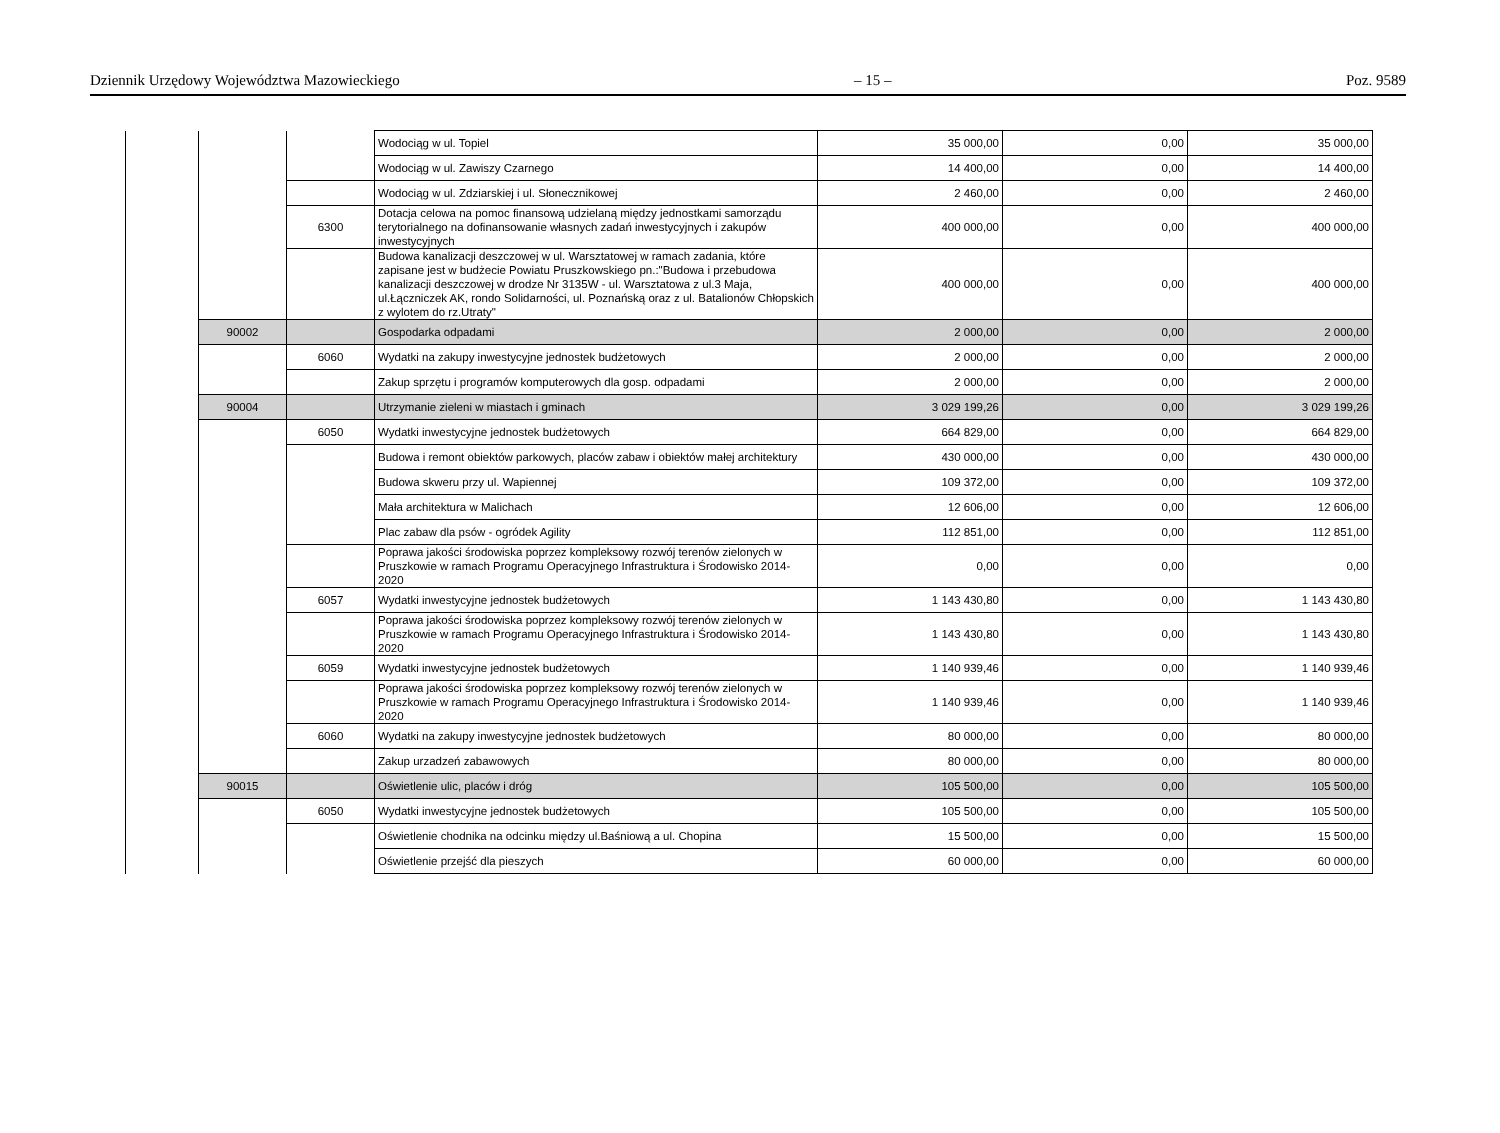Dziennik Urzędowy Województwa Mazowieckiego – 15 – Poz. 9589
| | | | Wodociąg w ul. Topiel | 35 000,00 | 0,00 | 35 000,00 |
| | | | Wodociąg w ul. Zawiszy Czarnego | 14 400,00 | 0,00 | 14 400,00 |
| | | | Wodociąg w ul. Zdziarskiej i ul. Słonecznikowej | 2 460,00 | 0,00 | 2 460,00 |
| | | 6300 | Dotacja celowa na pomoc finansową udzielaną między jednostkami samorządu terytorialnego na dofinansowanie własnych zadań inwestycyjnych i zakupów inwestycyjnych | 400 000,00 | 0,00 | 400 000,00 |
| | | | Budowa kanalizacji deszczowej w ul. Warsztatowej w ramach zadania, które zapisane jest w budżecie Powiatu Pruszkowskiego pn.:"Budowa i przebudowa kanalizacji deszczowej w drodze Nr 3135W - ul. Warsztatowa z ul.3 Maja, ul.Łączniczek AK, rondo Solidarności, ul. Poznańską oraz z ul. Batalionów Chłopskich z wylotem do rz.Utraty" | 400 000,00 | 0,00 | 400 000,00 |
| | 90002 | | Gospodarka odpadami | 2 000,00 | 0,00 | 2 000,00 |
| | | 6060 | Wydatki na zakupy inwestycyjne jednostek budżetowych | 2 000,00 | 0,00 | 2 000,00 |
| | | | Zakup sprzętu i programów komputerowych dla gosp. odpadami | 2 000,00 | 0,00 | 2 000,00 |
| | 90004 | | Utrzymanie zieleni w miastach i gminach | 3 029 199,26 | 0,00 | 3 029 199,26 |
| | | 6050 | Wydatki inwestycyjne jednostek budżetowych | 664 829,00 | 0,00 | 664 829,00 |
| | | | Budowa i remont obiektów parkowych, placów zabaw i obiektów małej architektury | 430 000,00 | 0,00 | 430 000,00 |
| | | | Budowa skweru przy ul. Wapiennej | 109 372,00 | 0,00 | 109 372,00 |
| | | | Mała architektura w Malichach | 12 606,00 | 0,00 | 12 606,00 |
| | | | Plac zabaw dla psów - ogródek Agility | 112 851,00 | 0,00 | 112 851,00 |
| | | | Poprawa jakości środowiska poprzez kompleksowy rozwój terenów zielonych w Pruszkowie w ramach Programu Operacyjnego Infrastruktura i Środowisko 2014-2020 | 0,00 | 0,00 | 0,00 |
| | | 6057 | Wydatki inwestycyjne jednostek budżetowych | 1 143 430,80 | 0,00 | 1 143 430,80 |
| | | | Poprawa jakości środowiska poprzez kompleksowy rozwój terenów zielonych w Pruszkowie w ramach Programu Operacyjnego Infrastruktura i Środowisko 2014-2020 | 1 143 430,80 | 0,00 | 1 143 430,80 |
| | | 6059 | Wydatki inwestycyjne jednostek budżetowych | 1 140 939,46 | 0,00 | 1 140 939,46 |
| | | | Poprawa jakości środowiska poprzez kompleksowy rozwój terenów zielonych w Pruszkowie w ramach Programu Operacyjnego Infrastruktura i Środowisko 2014-2020 | 1 140 939,46 | 0,00 | 1 140 939,46 |
| | | 6060 | Wydatki na zakupy inwestycyjne jednostek budżetowych | 80 000,00 | 0,00 | 80 000,00 |
| | | | Zakup urzadzeń zabawowych | 80 000,00 | 0,00 | 80 000,00 |
| | 90015 | | Oświetlenie ulic, placów i dróg | 105 500,00 | 0,00 | 105 500,00 |
| | | 6050 | Wydatki inwestycyjne jednostek budżetowych | 105 500,00 | 0,00 | 105 500,00 |
| | | | Oświetlenie chodnika na odcinku między ul.Baśniową a ul. Chopina | 15 500,00 | 0,00 | 15 500,00 |
| | | | Oświetlenie przejść dla pieszych | 60 000,00 | 0,00 | 60 000,00 |